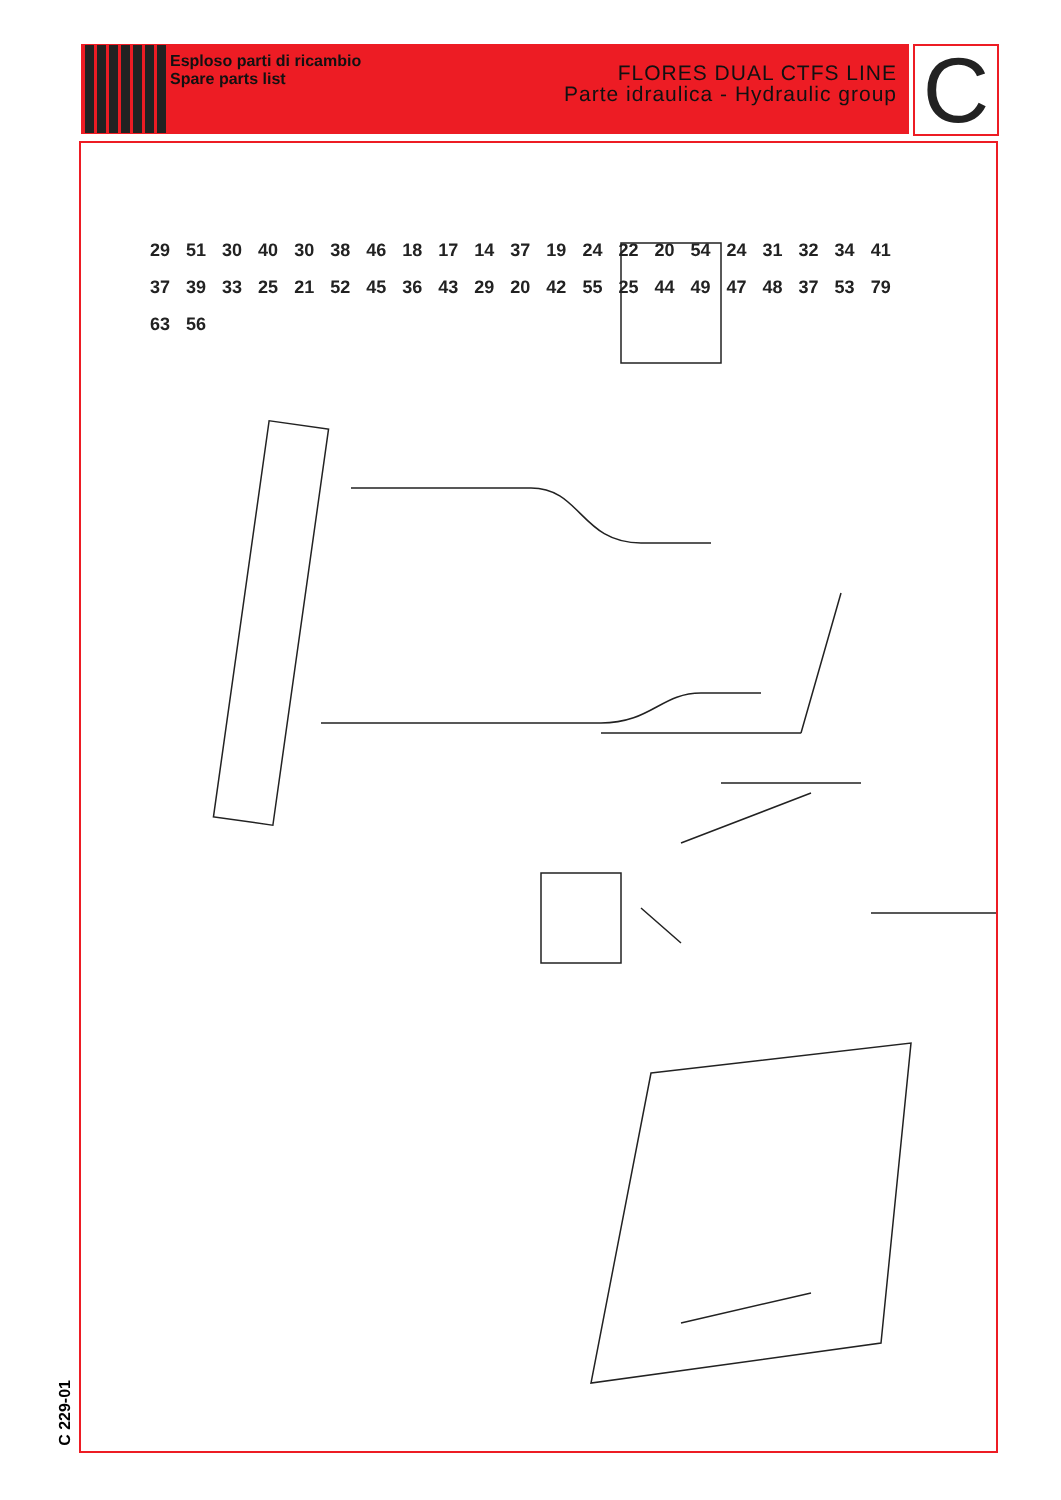Esploso parti di ricambio
Spare parts list
FLORES DUAL CTFS LINE
Parte idraulica - Hydraulic group
C
29 51 30 40 30 38 46 18 17 14 37 19 24 22 20 54 24 31 32 34 41 37 39 33 25 21 52 45 36 43 29 20 42 55 25 44 49 47 48 37 53 79 63 56
C 229-01